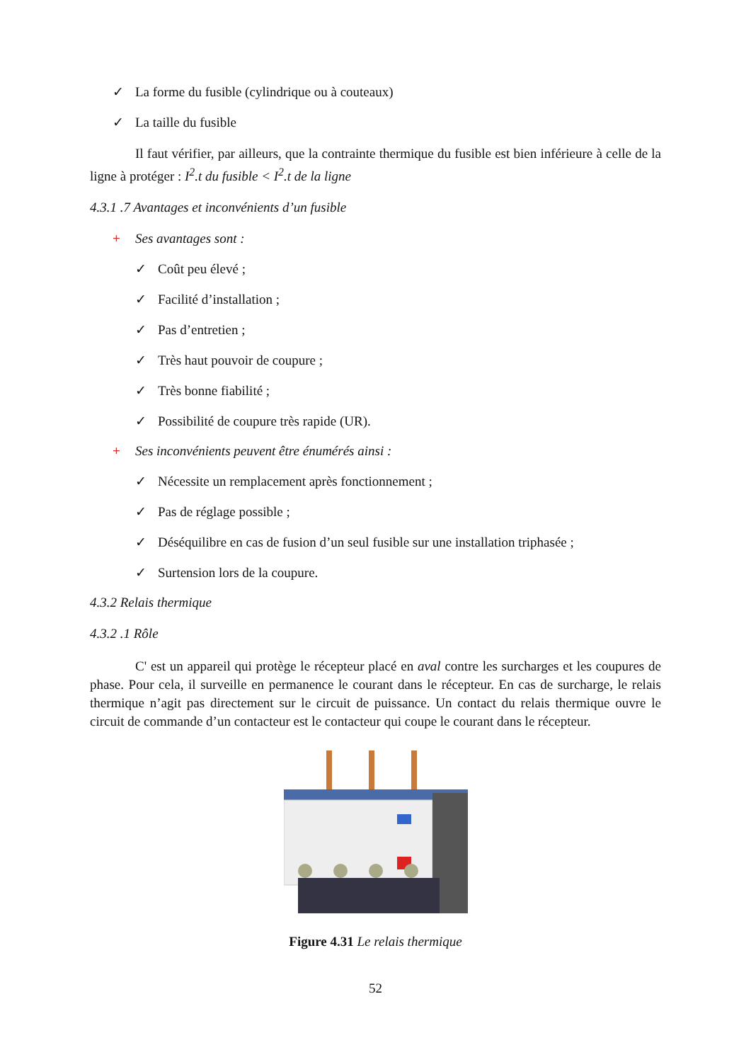✓ La forme du fusible (cylindrique ou à couteaux)
✓ La taille du fusible
Il faut vérifier, par ailleurs, que la contrainte thermique du fusible est bien inférieure à celle de la ligne à protéger : I<sup>2</sup>.t du fusible < I<sup>2</sup>.t de la ligne
4.3.1 .7 Avantages et inconvénients d’un fusible
+ Ses avantages sont :
✓ Coût peu élevé ;
✓ Facilité d’installation ;
✓ Pas d’entretien ;
✓ Très haut pouvoir de coupure ;
✓ Très bonne fiabilité ;
✓ Possibilité de coupure très rapide (UR).
+ Ses inconvénients peuvent être énumérés ainsi :
✓ Nécessite un remplacement après fonctionnement ;
✓ Pas de réglage possible ;
✓ Déséquilibre en cas de fusion d’un seul fusible sur une installation triphasée ;
✓ Surtension lors de la coupure.
4.3.2 Relais thermique
4.3.2 .1 Rôle
C' est un appareil qui protège le récepteur placé en aval contre les surcharges et les coupures de phase. Pour cela, il surveille en permanence le courant dans le récepteur. En cas de surcharge, le relais thermique n’agit pas directement sur le circuit de puissance. Un contact du relais thermique ouvre le circuit de commande d’un contacteur est le contacteur qui coupe le courant dans le récepteur.
Figure 4.31 Le relais thermique
52